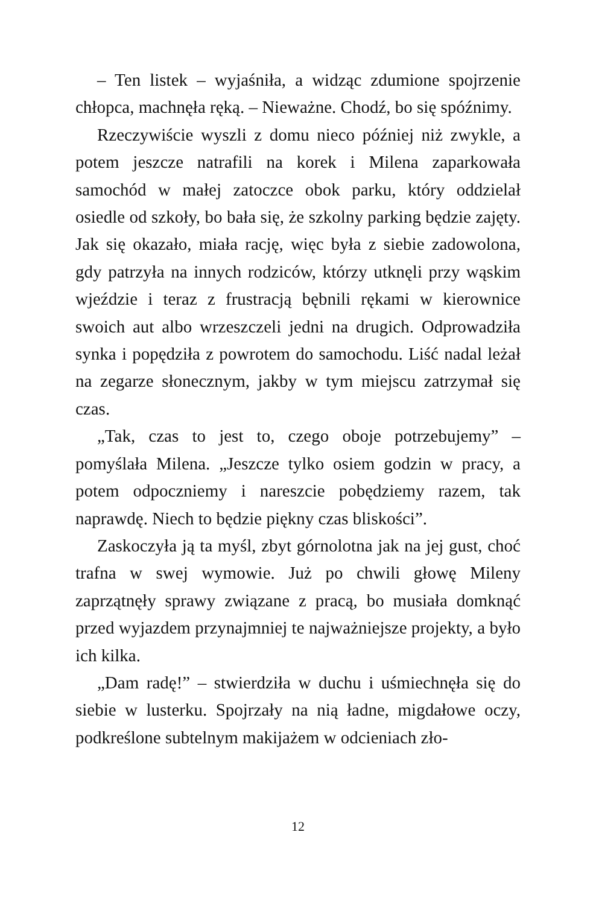– Ten listek – wyjaśniła, a widząc zdumione spojrzenie chłopca, machnęła ręką. – Nieważne. Chodź, bo się spóźnimy.
Rzeczywiście wyszli z domu nieco później niż zwykle, a potem jeszcze natrafili na korek i Milena zaparkowała samochód w małej zatoczce obok parku, który oddzielał osiedle od szkoły, bo bała się, że szkolny parking będzie zajęty. Jak się okazało, miała rację, więc była z siebie zadowolona, gdy patrzyła na innych rodziców, którzy utknęli przy wąskim wjeździe i teraz z frustracją bębnili rękami w kierownice swoich aut albo wrzeszczeli jedni na drugich. Odprowadziła synka i popędziła z powrotem do samochodu. Liść nadal leżał na zegarze słonecznym, jakby w tym miejscu zatrzymał się czas.
„Tak, czas to jest to, czego oboje potrzebujemy” – pomyślała Milena. „Jeszcze tylko osiem godzin w pracy, a potem odpoczniemy i nareszcie pobędziemy razem, tak naprawdę. Niech to będzie piękny czas bliskości”.
Zaskoczyła ją ta myśl, zbyt górnolotna jak na jej gust, choć trafna w swej wymowie. Już po chwili głowę Mileny zaprzątnęły sprawy związane z pracą, bo musiała domknąć przed wyjazdem przynajmniej te najważniejsze projekty, a było ich kilka.
„Dam radę!” – stwierdziła w duchu i uśmiechnęła się do siebie w lusterku. Spojrzały na nią ładne, migdałowe oczy, podkreślone subtelnym makijażem w odcieniach zło-
12